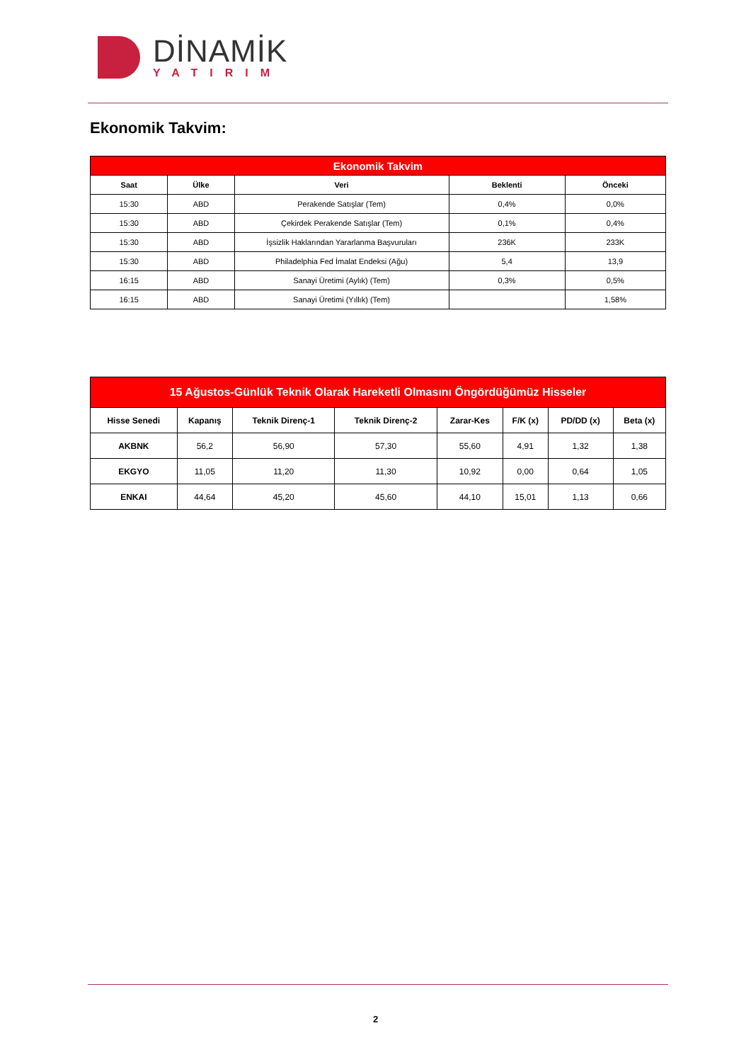DİNAMİK
YATIRIM
Ekonomik Takvim:
| Ekonomik Takvim | | | | |
| --- | --- | --- | --- | --- |
| Saat | Ülke | Veri | Beklenti | Önceki |
| 15:30 | ABD | Perakende Satışlar (Tem) | 0,4% | 0,0% |
| 15:30 | ABD | Çekirdek Perakende Satışlar (Tem) | 0,1% | 0,4% |
| 15:30 | ABD | İşsizlik Haklarından Yararlanma Başvuruları | 236K | 233K |
| 15:30 | ABD | Philadelphia Fed İmalat Endeksi (Ağu) | 5,4 | 13,9 |
| 16:15 | ABD | Sanayi Üretimi (Aylık) (Tem) | 0,3% | 0,5% |
| 16:15 | ABD | Sanayi Üretimi (Yıllık) (Tem) | | 1,58% |
| 15 Ağustos-Günlük Teknik Olarak Hareketli Olmasını Öngördüğümüz Hisseler | | | | | | | |
| --- | --- | --- | --- | --- | --- | --- | --- |
| Hisse Senedi | Kapanış | Teknik Direnç-1 | Teknik Direnç-2 | Zarar-Kes | F/K (x) | PD/DD (x) | Beta (x) |
| AKBNK | 56,2 | 56,90 | 57,30 | 55,60 | 4,91 | 1,32 | 1,38 |
| EKGYO | 11,05 | 11,20 | 11,30 | 10,92 | 0,00 | 0,64 | 1,05 |
| ENKAI | 44,64 | 45,20 | 45,60 | 44,10 | 15,01 | 1,13 | 0,66 |
2